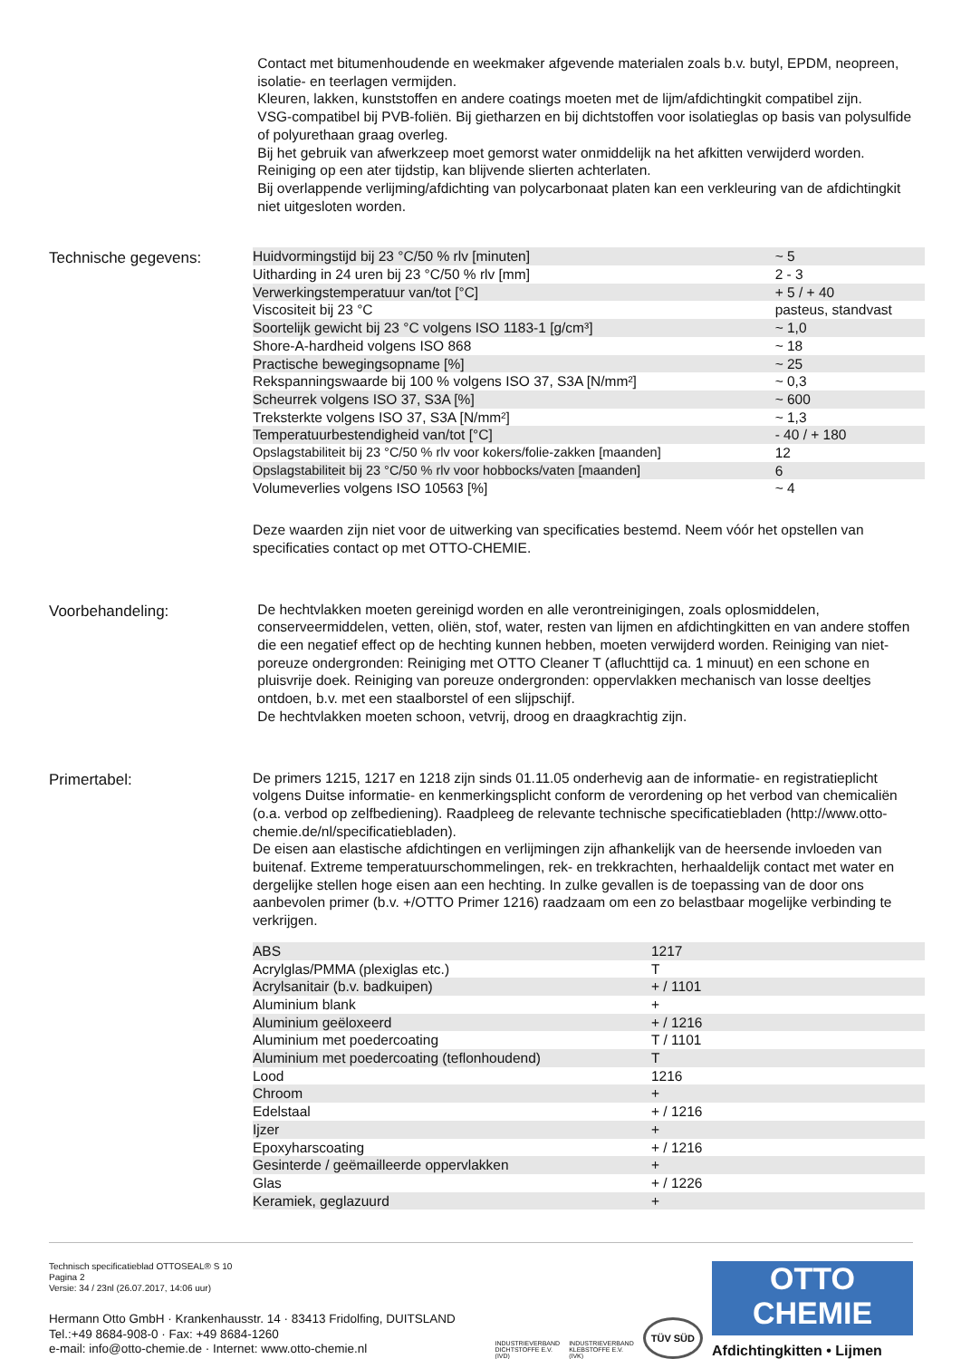Contact met bitumenhoudende en weekmaker afgevende materialen zoals b.v. butyl, EPDM, neopreen, isolatie- en teerlagen vermijden.
Kleuren, lakken, kunststoffen en andere coatings moeten met de lijm/afdichtingkit compatibel zijn.
VSG-compatibel bij PVB-foliën. Bij gietharzen en bij dichtstoffen voor isolatieglas op basis van polysulfide of polyurethaan graag overleg.
Bij het gebruik van afwerkzeep moet gemorst water onmiddelijk na het afkitten verwijderd worden. Reiniging op een ater tijdstip, kan blijvende slierten achterlaten.
Bij overlappende verlijming/afdichting van polycarbonaat platen kan een verkleuring van de afdichtingkit niet uitgesloten worden.
Technische gegevens:
| Huidvormingstijd bij 23 °C/50 % rlv [minuten] | ~ 5 |
| Uitharding in 24 uren bij 23 °C/50 % rlv [mm] | 2 - 3 |
| Verwerkingstemperatuur van/tot [°C] | + 5 / + 40 |
| Viscositeit bij 23 °C | pasteus, standvast |
| Soortelijk gewicht bij 23 °C volgens ISO 1183-1 [g/cm³] | ~ 1,0 |
| Shore-A-hardheid volgens ISO 868 | ~ 18 |
| Practische bewegingsopname [%] | ~ 25 |
| Rekspanningswaarde bij 100 % volgens ISO 37, S3A [N/mm²] | ~ 0,3 |
| Scheurrek volgens ISO 37, S3A [%] | ~ 600 |
| Treksterkte volgens ISO 37, S3A [N/mm²] | ~ 1,3 |
| Temperatuurbestendigheid van/tot [°C] | - 40 / + 180 |
| Opslagstabiliteit bij 23 °C/50 % rlv voor kokers/folie-zakken [maanden] | 12 |
| Opslagstabiliteit bij 23 °C/50 % rlv voor hobbocks/vaten [maanden] | 6 |
| Volumeverlies volgens ISO 10563 [%] | ~ 4 |
Deze waarden zijn niet voor de uitwerking van specificaties bestemd. Neem vóór het opstellen van specificaties contact op met OTTO-CHEMIE.
Voorbehandeling:
De hechtvlakken moeten gereinigd worden en alle verontreinigingen, zoals oplosmiddelen, conserveermiddelen, vetten, oliën, stof, water, resten van lijmen en afdichtingkitten en van andere stoffen die een negatief effect op de hechting kunnen hebben, moeten verwijderd worden. Reiniging van niet-poreuze ondergronden: Reiniging met OTTO Cleaner T (afluchttijd ca. 1 minuut) en een schone en pluisvrije doek. Reiniging van poreuze ondergronden: oppervlakken mechanisch van losse deeltjes ontdoen, b.v. met een staalborstel of een slijpschijf.
De hechtvlakken moeten schoon, vetvrij, droog en draagkrachtig zijn.
Primertabel:
De primers 1215, 1217 en 1218 zijn sinds 01.11.05 onderhevig aan de informatie- en registratieplicht volgens Duitse informatie- en kenmerkingsplicht conform de verordening op het verbod van chemicaliën (o.a. verbod op zelfbediening). Raadpleeg de relevante technische specificatiebladen (http://www.otto-chemie.de/nl/specificatiebladen).
De eisen aan elastische afdichtingen en verlijmingen zijn afhankelijk van de heersende invloeden van buitenaf. Extreme temperatuurschommelingen, rek- en trekkrachten, herhaaldelijk contact met water en dergelijke stellen hoge eisen aan een hechting. In zulke gevallen is de toepassing van de door ons aanbevolen primer (b.v. +/OTTO Primer 1216) raadzaam om een zo belastbaar mogelijke verbinding te verkrijgen.
| ABS | 1217 |
| Acrylglas/PMMA (plexiglas etc.) | T |
| Acrylsanitair (b.v. badkuipen) | + / 1101 |
| Aluminium blank | + |
| Aluminium geëloxeerd | + / 1216 |
| Aluminium met poedercoating | T / 1101 |
| Aluminium met poedercoating (teflonhoudend) | T |
| Lood | 1216 |
| Chroom | + |
| Edelstaal | + / 1216 |
| Ijzer | + |
| Epoxyharscoating | + / 1216 |
| Gesinterde / geëmailleerde oppervlakken | + |
| Glas | + / 1226 |
| Keramiek, geglazuurd | + |
Technisch specificatieblad OTTOSEAL® S 10
Pagina 2
Versie: 34 / 23nl (26.07.2017, 14:06 uur)
Hermann Otto GmbH · Krankenhausstr. 14 · 83413 Fridolfing, DUITSLAND
Tel.:+49 8684-908-0 · Fax: +49 8684-1260
e-mail: info@otto-chemie.de · Internet: www.otto-chemie.nl
INDUSTRIEVERBAND
DICHTSTOFFE E.V.
(IVD)
INDUSTRIEVERBAND
KLEBSTOFFE E.V.
(IVK)
TÜV SÜD
OTTO
CHEMIE
Afdichtingkitten • Lijmen